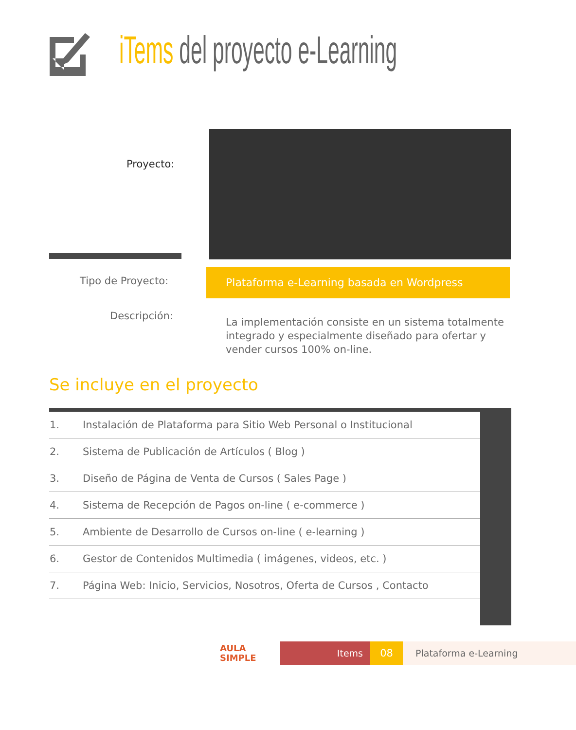iTems del proyecto e-Learning
Proyecto:
Tipo de Proyecto:
Plataforma e-Learning basada en Wordpress
Descripción:
La implementación consiste en un sistema totalmente integrado y especialmente diseñado para ofertar y vender cursos 100% on-line.
Se incluye en el proyecto
| 1. | Instalación de Plataforma para Sitio Web Personal o Institucional | |
| 2. | Sistema de Publicación de Artículos ( Blog ) | |
| 3. | Diseño de Página de Venta de Cursos ( Sales Page ) | |
| 4. | Sistema de Recepción de Pagos on-line ( e-commerce ) | |
| 5. | Ambiente de Desarrollo de Cursos on-line ( e-learning ) | |
| 6. | Gestor de Contenidos Multimedia ( imágenes, videos, etc. ) | |
| 7. | Página Web: Inicio, Servicios, Nosotros, Oferta de Cursos , Contacto | |
AULA
SIMPLE
Items 08 Plataforma e-Learning